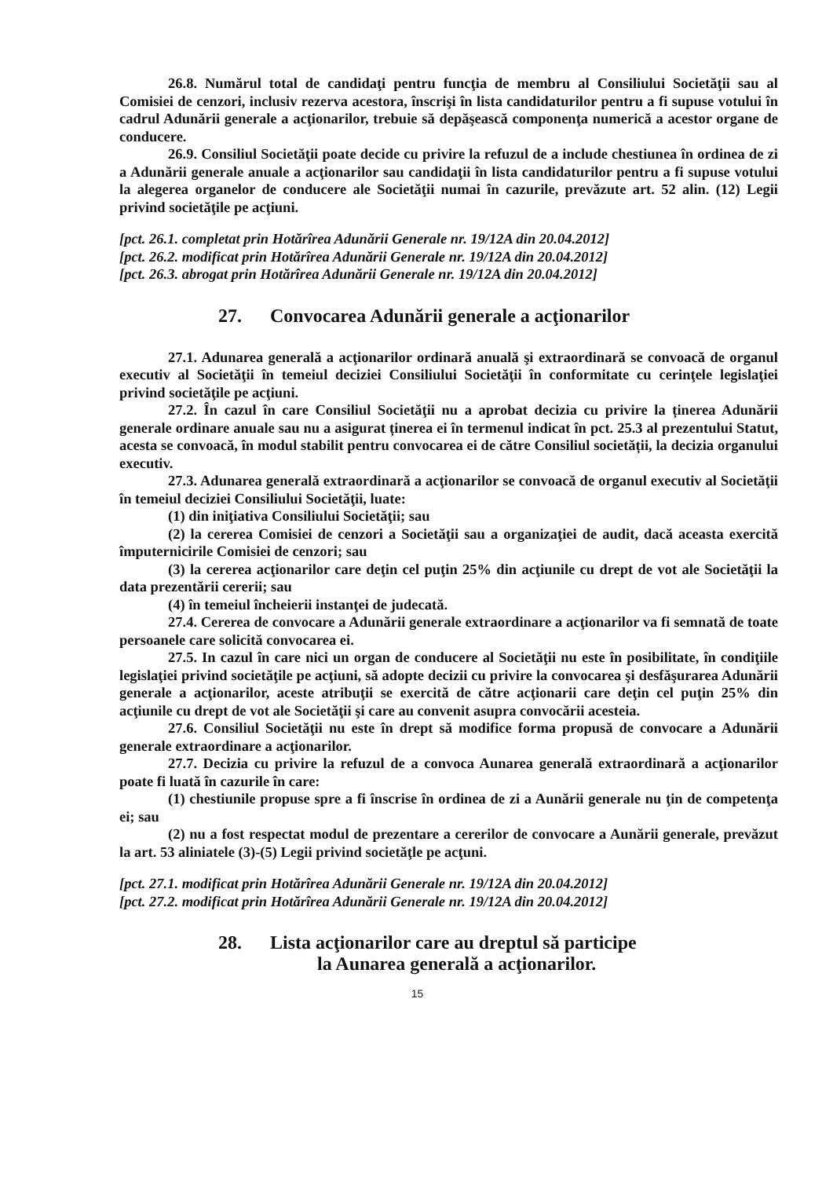26.8. Numărul total de candidaţi pentru funcţia de membru al Consiliului Societăţii sau al Comisiei de cenzori, inclusiv rezerva acestora, înscrişi în lista candidaturilor pentru a fi supuse votului în cadrul Adunării generale a acţionarilor, trebuie să depăşească componenţa numerică a acestor organe de conducere.
26.9. Consiliul Societăţii poate decide cu privire la refuzul de a include chestiunea în ordinea de zi a Adunării generale anuale a acţionarilor sau candidaţii în lista candidaturilor pentru a fi supuse votului la alegerea organelor de conducere ale Societăţii numai în cazurile, prevăzute art. 52 alin. (12) Legii privind societăţile pe acţiuni.
[pct. 26.1. completat prin Hotărîrea Adunării Generale nr. 19/12A din 20.04.2012]
[pct. 26.2. modificat prin Hotărîrea Adunării Generale nr. 19/12A din 20.04.2012]
[pct. 26.3. abrogat prin Hotărîrea Adunării Generale nr. 19/12A din 20.04.2012]
27. Convocarea Adunării generale a acţionarilor
27.1. Adunarea generală a acţionarilor ordinară anuală şi extraordinară se convoacă de organul executiv al Societăţii în temeiul deciziei Consiliului Societăţii în conformitate cu cerinţele legislaţiei privind societăţile pe acţiuni.
27.2. În cazul în care Consiliul Societăţii nu a aprobat decizia cu privire la ținerea Adunării generale ordinare anuale sau nu a asigurat ținerea ei în termenul indicat în pct. 25.3 al prezentului Statut, acesta se convoacă, în modul stabilit pentru convocarea ei de către Consiliul societății, la decizia organului executiv.
27.3. Adunarea generală extraordinară a acţionarilor se convoacă de organul executiv al Societăţii în temeiul deciziei Consiliului Societăţii, luate:
(1) din iniţiativa Consiliului Societăţii; sau
(2) la cererea Comisiei de cenzori a Societăţii sau a organizaţiei de audit, dacă aceasta exercită împuternicirile Comisiei de cenzori; sau
(3) la cererea acţionarilor care deţin cel puţin 25% din acţiunile cu drept de vot ale Societăţii la data prezentării cererii; sau
(4) în temeiul încheierii instanţei de judecată.
27.4. Cererea de convocare a Adunării generale extraordinare a acţionarilor va fi semnată de toate persoanele care solicită convocarea ei.
27.5. In cazul în care nici un organ de conducere al Societăţii nu este în posibilitate, în condiţiile legislaţiei privind societăţile pe acţiuni, să adopte decizii cu privire la convocarea şi desfăşurarea Adunării generale a acţionarilor, aceste atribuţii se exercită de către acţionarii care deţin cel puţin 25% din acţiunile cu drept de vot ale Societăţii şi care au convenit asupra convocării acesteia.
27.6. Consiliul Societăţii nu este în drept să modifice forma propusă de convocare a Adunării generale extraordinare a acţionarilor.
27.7. Decizia cu privire la refuzul de a convoca Aunarea generală extraordinară a acţionarilor poate fi luată în cazurile în care:
(1) chestiunile propuse spre a fi înscrise în ordinea de zi a Aunării generale nu ţin de competenţa ei; sau
(2) nu a fost respectat modul de prezentare a cererilor de convocare a Aunării generale, prevăzut la art. 53 aliniatele (3)-(5) Legii privind societăţle pe acţuni.
[pct. 27.1. modificat prin Hotărîrea Adunării Generale nr. 19/12A din 20.04.2012]
[pct. 27.2. modificat prin Hotărîrea Adunării Generale nr. 19/12A din 20.04.2012]
28. Lista acţionarilor care au dreptul să participe
la Aunarea generală a acţionarilor.
15